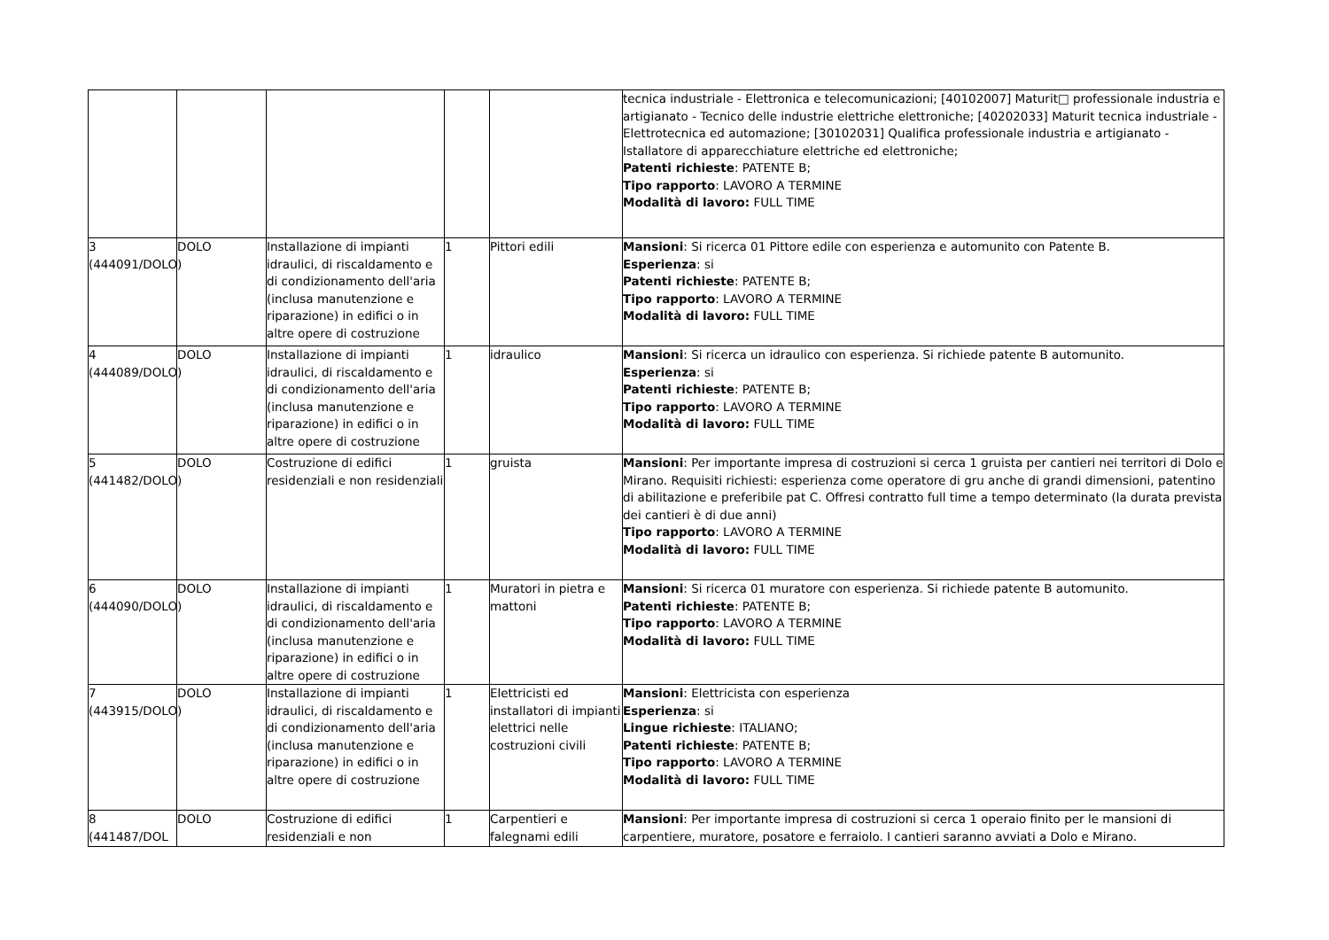| | | | | | tecnica industriale - Elettronica e telecomunicazioni; [40102007] Maturit□ professionale industria e artigianato - Tecnico delle industrie elettriche elettroniche; [40202033] Maturit tecnica industriale - Elettrotecnica ed automazione; [30102031] Qualifica professionale industria e artigianato - Istallatore di apparecchiature elettriche ed elettroniche; Patenti richieste : PATENTE B; Tipo rapporto : LAVORO A TERMINE Modalità di lavoro: FULL TIME |
| 3 (444091/DOLO) | DOLO | Installazione di impianti idraulici, di riscaldamento e di condizionamento dell'aria (inclusa manutenzione e riparazione) in edifici o in altre opere di costruzione | 1 | Pittori edili | Mansioni : Si ricerca 01 Pittore edile con esperienza e automunito con Patente B. Esperienza : si Patenti richieste : PATENTE B; Tipo rapporto : LAVORO A TERMINE Modalità di lavoro: FULL TIME |
| 4 (444089/DOLO) | DOLO | Installazione di impianti idraulici, di riscaldamento e di condizionamento dell'aria (inclusa manutenzione e riparazione) in edifici o in altre opere di costruzione | 1 | idraulico | Mansioni : Si ricerca un idraulico con esperienza. Si richiede patente B automunito. Esperienza : si Patenti richieste : PATENTE B; Tipo rapporto : LAVORO A TERMINE Modalità di lavoro: FULL TIME |
| 5 (441482/DOLO) | DOLO | Costruzione di edifici residenziali e non residenziali | 1 | gruista | Mansioni : Per importante impresa di costruzioni si cerca 1 gruista per cantieri nei territori di Dolo e Mirano. Requisiti richiesti: esperienza come operatore di gru anche di grandi dimensioni, patentino di abilitazione e preferibile pat C. Offresi contratto full time a tempo determinato (la durata prevista dei cantieri è di due anni) Tipo rapporto : LAVORO A TERMINE Modalità di lavoro: FULL TIME |
| 6 (444090/DOLO) | DOLO | Installazione di impianti idraulici, di riscaldamento e di condizionamento dell'aria (inclusa manutenzione e riparazione) in edifici o in altre opere di costruzione | 1 | Muratori in pietra e mattoni | Mansioni : Si ricerca 01 muratore con esperienza. Si richiede patente B automunito. Patenti richieste : PATENTE B; Tipo rapporto : LAVORO A TERMINE Modalità di lavoro: FULL TIME |
| 7 (443915/DOLO) | DOLO | Installazione di impianti idraulici, di riscaldamento e di condizionamento dell'aria (inclusa manutenzione e riparazione) in edifici o in altre opere di costruzione | 1 | Elettricisti ed installatori di impianti elettrici nelle costruzioni civili | Mansioni : Elettricista con esperienza Esperienza : si Lingue richieste : ITALIANO; Patenti richieste : PATENTE B; Tipo rapporto : LAVORO A TERMINE Modalità di lavoro: FULL TIME |
| 8 (441487/DOL | DOLO | Costruzione di edifici residenziali e non | 1 | Carpentieri e falegnami edili | Mansioni : Per importante impresa di costruzioni si cerca 1 operaio finito per le mansioni di carpentiere, muratore, posatore e ferraiolo. I cantieri saranno avviati a Dolo e Mirano. |